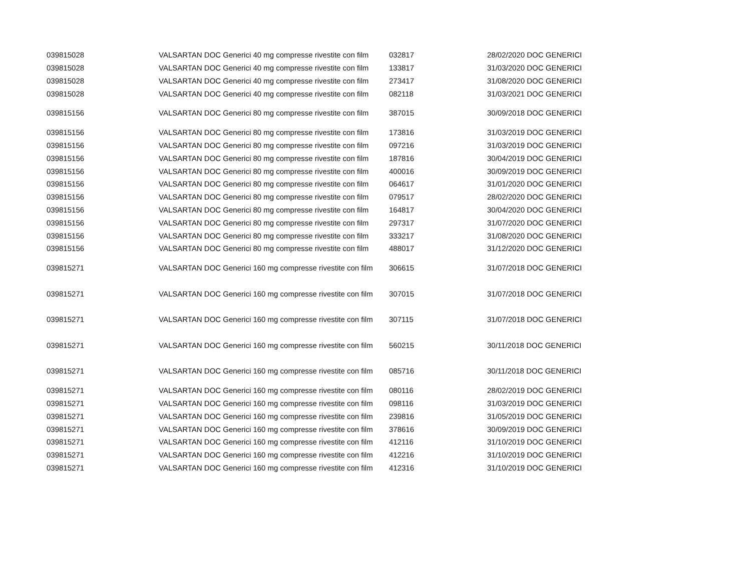| 039815028 | VALSARTAN DOC Generici 40 mg compresse rivestite con film | 032817 | 28/02/2020 DOC GENERICI |
| 039815028 | VALSARTAN DOC Generici 40 mg compresse rivestite con film | 133817 | 31/03/2020 DOC GENERICI |
| 039815028 | VALSARTAN DOC Generici 40 mg compresse rivestite con film | 273417 | 31/08/2020 DOC GENERICI |
| 039815028 | VALSARTAN DOC Generici 40 mg compresse rivestite con film | 082118 | 31/03/2021 DOC GENERICI |
| 039815156 | VALSARTAN DOC Generici 80 mg compresse rivestite con film | 387015 | 30/09/2018 DOC GENERICI |
| 039815156 | VALSARTAN DOC Generici 80 mg compresse rivestite con film | 173816 | 31/03/2019 DOC GENERICI |
| 039815156 | VALSARTAN DOC Generici 80 mg compresse rivestite con film | 097216 | 31/03/2019 DOC GENERICI |
| 039815156 | VALSARTAN DOC Generici 80 mg compresse rivestite con film | 187816 | 30/04/2019 DOC GENERICI |
| 039815156 | VALSARTAN DOC Generici 80 mg compresse rivestite con film | 400016 | 30/09/2019 DOC GENERICI |
| 039815156 | VALSARTAN DOC Generici 80 mg compresse rivestite con film | 064617 | 31/01/2020 DOC GENERICI |
| 039815156 | VALSARTAN DOC Generici 80 mg compresse rivestite con film | 079517 | 28/02/2020 DOC GENERICI |
| 039815156 | VALSARTAN DOC Generici 80 mg compresse rivestite con film | 164817 | 30/04/2020 DOC GENERICI |
| 039815156 | VALSARTAN DOC Generici 80 mg compresse rivestite con film | 297317 | 31/07/2020 DOC GENERICI |
| 039815156 | VALSARTAN DOC Generici 80 mg compresse rivestite con film | 333217 | 31/08/2020 DOC GENERICI |
| 039815156 | VALSARTAN DOC Generici 80 mg compresse rivestite con film | 488017 | 31/12/2020 DOC GENERICI |
| 039815271 | VALSARTAN DOC Generici 160 mg compresse rivestite con film | 306615 | 31/07/2018 DOC GENERICI |
| 039815271 | VALSARTAN DOC Generici 160 mg compresse rivestite con film | 307015 | 31/07/2018 DOC GENERICI |
| 039815271 | VALSARTAN DOC Generici 160 mg compresse rivestite con film | 307115 | 31/07/2018 DOC GENERICI |
| 039815271 | VALSARTAN DOC Generici 160 mg compresse rivestite con film | 560215 | 30/11/2018 DOC GENERICI |
| 039815271 | VALSARTAN DOC Generici 160 mg compresse rivestite con film | 085716 | 30/11/2018 DOC GENERICI |
| 039815271 | VALSARTAN DOC Generici 160 mg compresse rivestite con film | 080116 | 28/02/2019 DOC GENERICI |
| 039815271 | VALSARTAN DOC Generici 160 mg compresse rivestite con film | 098116 | 31/03/2019 DOC GENERICI |
| 039815271 | VALSARTAN DOC Generici 160 mg compresse rivestite con film | 239816 | 31/05/2019 DOC GENERICI |
| 039815271 | VALSARTAN DOC Generici 160 mg compresse rivestite con film | 378616 | 30/09/2019 DOC GENERICI |
| 039815271 | VALSARTAN DOC Generici 160 mg compresse rivestite con film | 412116 | 31/10/2019 DOC GENERICI |
| 039815271 | VALSARTAN DOC Generici 160 mg compresse rivestite con film | 412216 | 31/10/2019 DOC GENERICI |
| 039815271 | VALSARTAN DOC Generici 160 mg compresse rivestite con film | 412316 | 31/10/2019 DOC GENERICI |